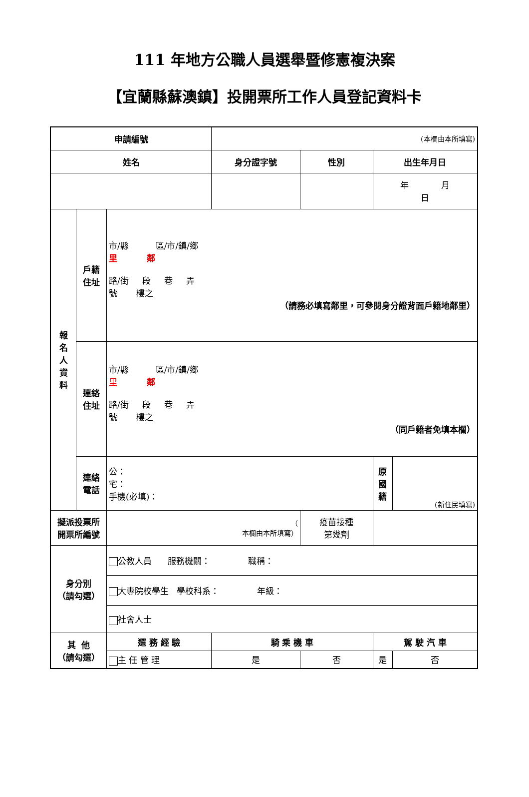111 年地方公職人員選舉暨修憲複決案
【宜蘭縣蘇澳鎮】投開票所工作人員登記資料卡
| 申請編號 | | | (本欄由本所填寫) | | | | | |
| 姓名 | | | 身分證字號 | 性別 | | 出生年月日 | | |
| | | | | | | 年 月 日 | | |
| 報 名 人 資 料 | 戶籍 住址 | 市/縣 區/市/鎮/鄉 里 鄰 路/街 段 巷 弄 號 樓之 （請務必填寫鄰里，可參閱身分證背面戶籍地鄰里） | | | | | | |
| | 連絡 住址 | 市/縣 區/市/鎮/鄉 里 鄰 路/街 段 巷 弄 號 樓之 （同戶籍者免填本欄） | | | | | | |
| | 連絡 電話 | 公： 宅： 手機(必填)： | | | | 原 國 籍 | (新住民填寫) | |
| 擬派投票所 開票所編號 | | （ 本欄由本所填寫） | | 疫苗接種 第幾劑 | | | | |
| 身分別 （請勾選） | | 公教人員 服務機關： 職稱： | | | | | | |
| | | 大專院校學生 學校科系： 年級： | | | | | | |
| | | 社會人士 | | | | | | |
| 其 他 （請勾選） | | 選 務 經 驗 | 騎 乘 機 車 | | | 駕 駛 汽 車 | | |
| | | 主 任 管 理 | 是 | | 否 | 是 | | 否 |